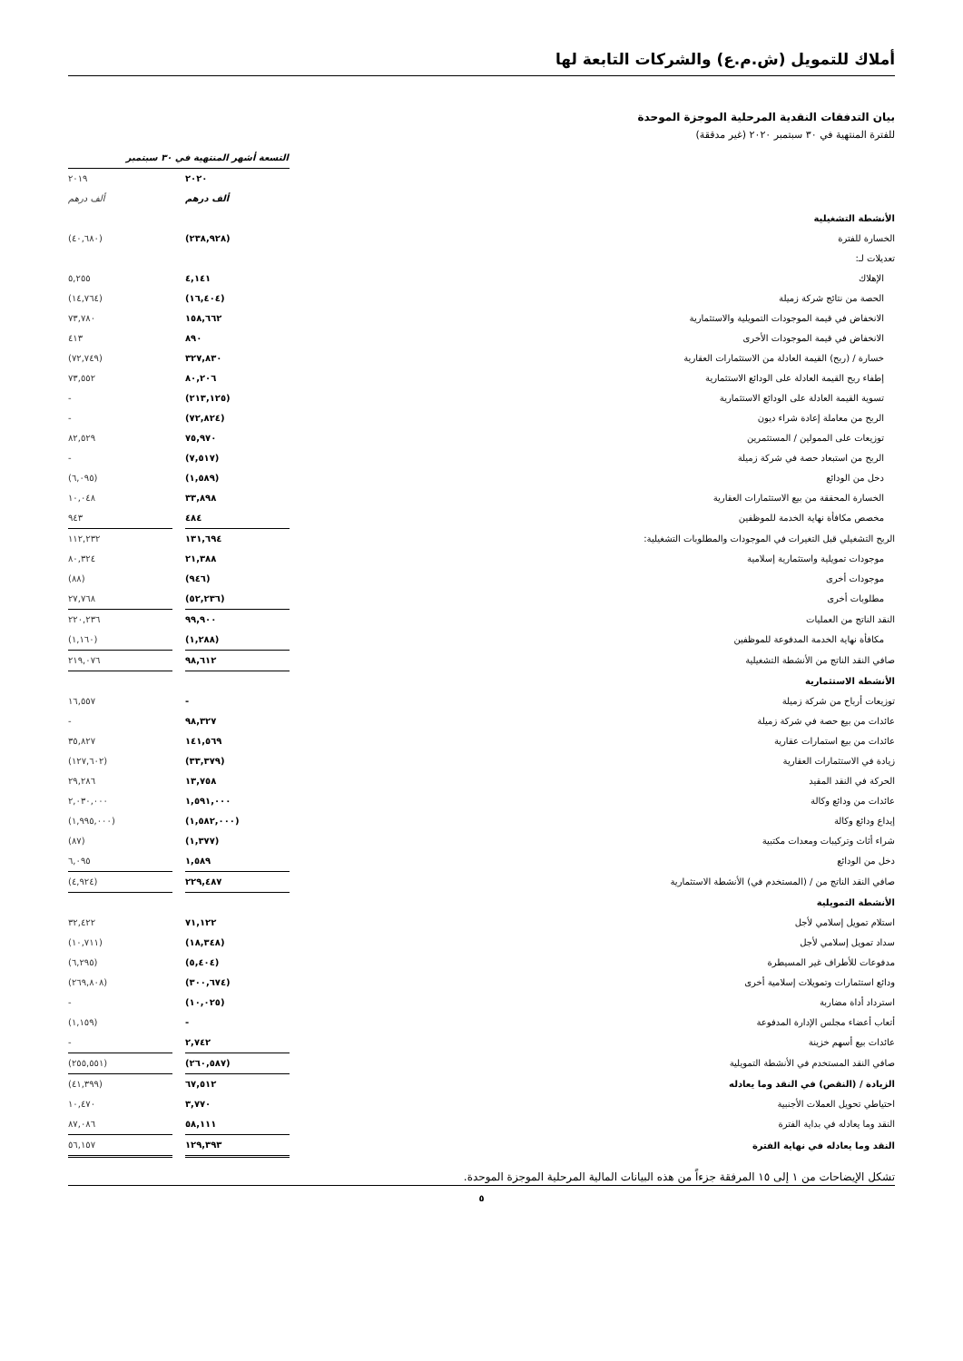أملاك للتمويل (ش.م.ع) والشركات التابعة لها
بيان التدفقات النقدية المرحلية الموجزة الموحدة
للفترة المنتهية في ٣٠ سبتمبر ٢٠٢٠ (غير مدققة)
| | التسعة أشهر المنتهية في ٣٠ سبتمبر | | |
| | ٢٠٢٠ | | ٢٠١٩ |
| | ألف درهم | | ألف درهم |
| الأنشطة التشغيلية | | | |
| الخسارة للفترة | (٢٣٨,٩٢٨) | | (٤٠,٦٨٠) |
| تعديلات لـ: | | | |
| الإهلاك | ٤,١٤١ | | ٥,٢٥٥ |
| الحصة من نتائج شركة زميلة | (١٦,٤٠٤) | | (١٤,٧٦٤) |
| الانخفاض في قيمة الموجودات التمويلية والاستثمارية | ١٥٨,٦٦٢ | | ٧٣,٧٨٠ |
| الانخفاض في قيمة الموجودات الأخرى | ٨٩٠ | | ٤١٣ |
| خسارة / (ربح) القيمة العادلة من الاستثمارات العقارية | ٣٢٧,٨٣٠ | | (٧٢,٧٤٩) |
| إطفاء ربح القيمة العادلة على الودائع الاستثمارية | ٨٠,٢٠٦ | | ٧٣,٥٥٢ |
| تسوية القيمة العادلة على الودائع الاستثمارية | (٢١٣,١٢٥) | | - |
| الربح من معاملة إعادة شراء ديون | (٧٢,٨٢٤) | | - |
| توزيعات على الممولين / المستثمرين | ٧٥,٩٧٠ | | ٨٢,٥٢٩ |
| الربح من استبعاد حصة في شركة زميلة | (٧,٥١٧) | | - |
| دخل من الودائع | (١,٥٨٩) | | (٦,٠٩٥) |
| الخسارة المحققة من بيع الاستثمارات العقارية | ٣٣,٨٩٨ | | ١٠,٠٤٨ |
| مخصص مكافأة نهاية الخدمة للموظفين | ٤٨٤ | | ٩٤٣ |
| الربح التشغيلي قبل التغيرات في الموجودات والمطلوبات التشغيلية: | ١٣١,٦٩٤ | | ١١٢,٢٣٢ |
| موجودات تمويلية واستثمارية إسلامية | ٢١,٣٨٨ | | ٨٠,٣٢٤ |
| موجودات أخرى | (٩٤٦) | | (٨٨) |
| مطلوبات أخرى | (٥٢,٢٣٦) | | ٢٧,٧٦٨ |
| النقد الناتج من العمليات | ٩٩,٩٠٠ | | ٢٢٠,٢٣٦ |
| مكافأة نهاية الخدمة المدفوعة للموظفين | (١,٢٨٨) | | (١,١٦٠) |
| صافي النقد الناتج من الأنشطة التشغيلية | ٩٨,٦١٢ | | ٢١٩,٠٧٦ |
| الأنشطة الاستثمارية | | | |
| توزيعات أرباح من شركة زميلة | - | | ١٦,٥٥٧ |
| عائدات من بيع حصة في شركة زميلة | ٩٨,٣٢٧ | | - |
| عائدات من بيع استمارات عقارية | ١٤١,٥٦٩ | | ٣٥,٨٢٧ |
| زيادة في الاستثمارات العقارية | (٣٣,٣٧٩) | | (١٢٧,٦٠٢) |
| الحركة في النقد المقيد | ١٣,٧٥٨ | | ٢٩,٢٨٦ |
| عائدات من ودائع وكالة | ١,٥٩١,٠٠٠ | | ٢,٠٣٠,٠٠٠ |
| إيداع ودائع وكالة | (١,٥٨٢,٠٠٠) | | (١,٩٩٥,٠٠٠) |
| شراء أثاث وتركيبات ومعدات مكتبية | (١,٣٧٧) | | (٨٧) |
| دخل من الودائع | ١,٥٨٩ | | ٦,٠٩٥ |
| صافي النقد الناتج من / (المستخدم في) الأنشطة الاستثمارية | ٢٢٩,٤٨٧ | | (٤,٩٢٤) |
| الأنشطة التمويلية | | | |
| استلام تمويل إسلامي لأجل | ٧١,١٢٢ | | ٣٢,٤٢٢ |
| سداد تمويل إسلامي لأجل | (١٨,٣٤٨) | | (١٠,٧١١) |
| مدفوعات للأطراف غير المسيطرة | (٥,٤٠٤) | | (٦,٢٩٥) |
| ودائع استثمارات وتمويلات إسلامية أخرى | (٣٠٠,٦٧٤) | | (٢٦٩,٨٠٨) |
| استرداد أداة مضاربة | (١٠,٠٢٥) | | - |
| أتعاب أعضاء مجلس الإدارة المدفوعة | - | | (١,١٥٩) |
| عائدات بيع أسهم خزينة | ٢,٧٤٢ | | - |
| صافي النقد المستخدم في الأنشطة التمويلية | (٢٦٠,٥٨٧) | | (٢٥٥,٥٥١) |
| الزيادة / (النقص) في النقد وما يعادله | ٦٧,٥١٢ | | (٤١,٣٩٩) |
| احتياطي تحويل العملات الأجنبية | ٣,٧٧٠ | | ١٠,٤٧٠ |
| النقد وما يعادله في بداية الفترة | ٥٨,١١١ | | ٨٧,٠٨٦ |
| النقد وما يعادله في نهاية الفترة | ١٢٩,٣٩٣ | | ٥٦,١٥٧ |
تشكل الإيضاحات من ١ إلى ١٥ المرفقة جزءاً من هذه البيانات المالية المرحلية الموجزة الموحدة.
٥